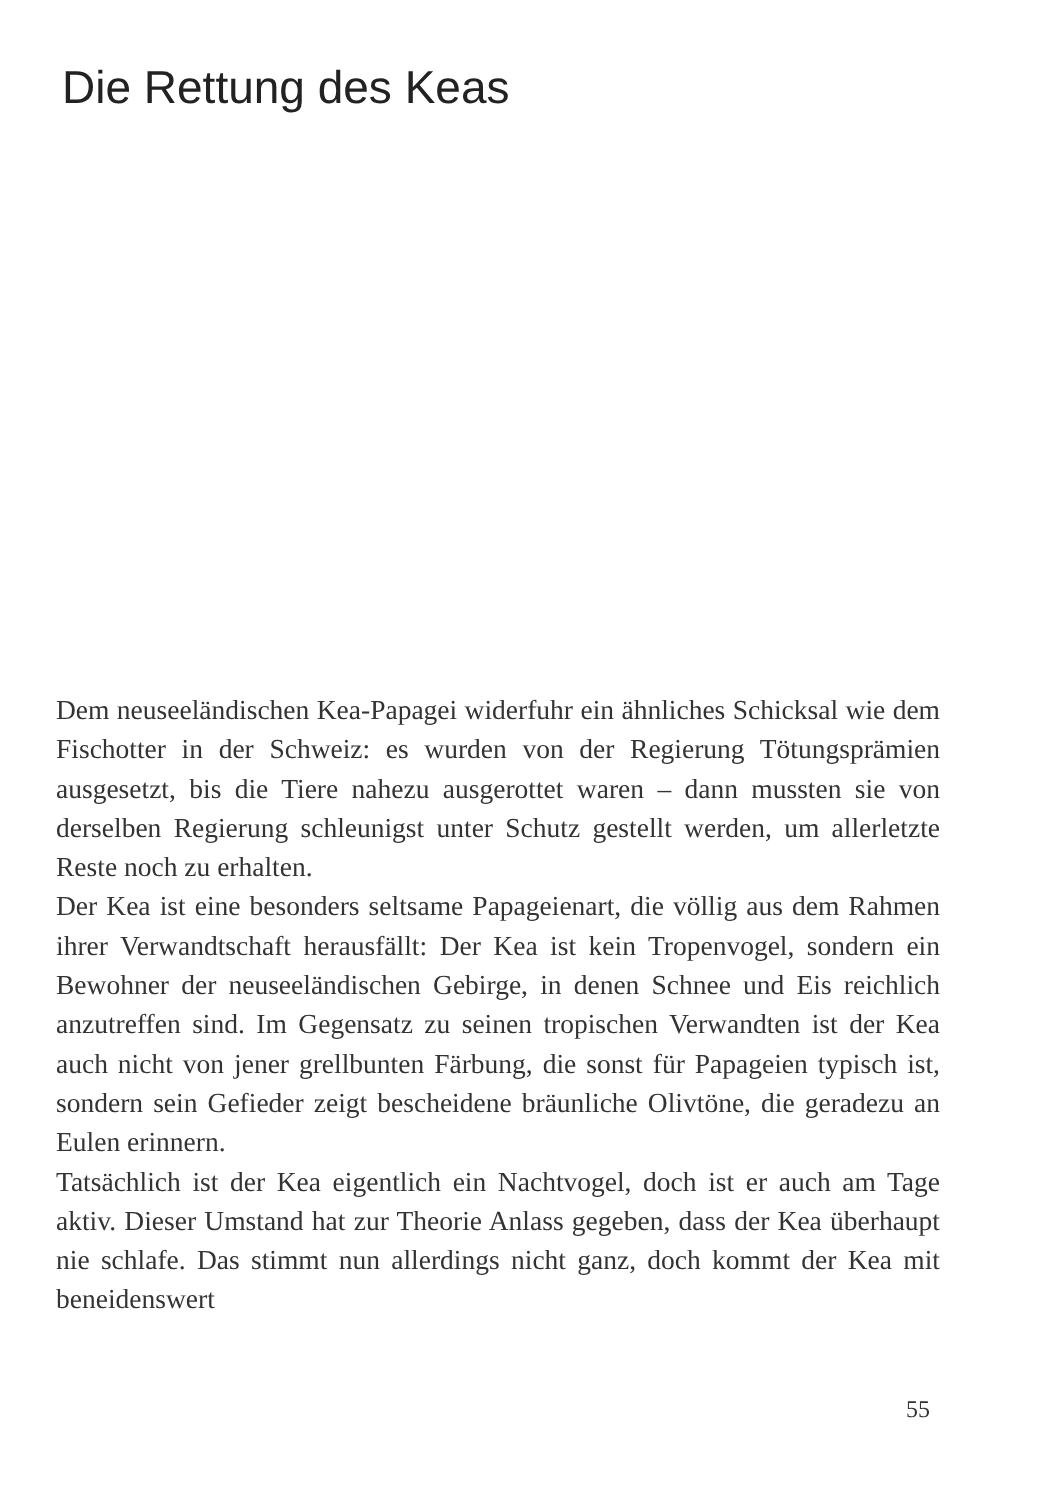Die Rettung des Keas
Dem neuseeländischen Kea-Papagei widerfuhr ein ähnliches Schicksal wie dem Fischotter in der Schweiz: es wurden von der Regierung Tötungsprämien ausgesetzt, bis die Tiere nahezu ausgerottet waren – dann mussten sie von derselben Regierung schleunigst unter Schutz gestellt werden, um allerletzte Reste noch zu erhalten.
Der Kea ist eine besonders seltsame Papageienart, die völlig aus dem Rahmen ihrer Verwandtschaft herausfällt: Der Kea ist kein Tropenvogel, sondern ein Bewohner der neuseeländischen Gebirge, in denen Schnee und Eis reichlich anzutreffen sind. Im Gegensatz zu seinen tropischen Verwandten ist der Kea auch nicht von jener grellbunten Färbung, die sonst für Papageien typisch ist, sondern sein Gefieder zeigt bescheidene bräunliche Olivtöne, die geradezu an Eulen erinnern.
Tatsächlich ist der Kea eigentlich ein Nachtvogel, doch ist er auch am Tage aktiv. Dieser Umstand hat zur Theorie Anlass gegeben, dass der Kea überhaupt nie schlafe. Das stimmt nun allerdings nicht ganz, doch kommt der Kea mit beneidenswert
55